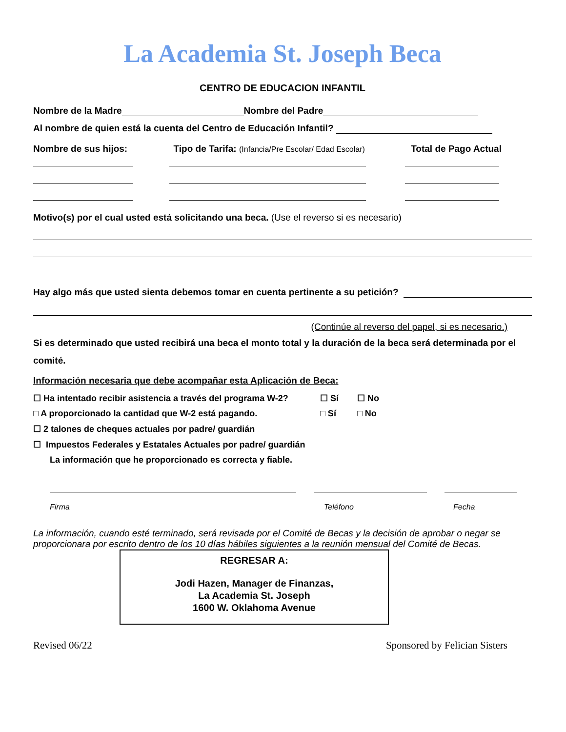La Academia St. Joseph Beca
CENTRO DE EDUCACION INFANTIL
Nombre de la Madre Nombre del Padre
Al nombre de quien está la cuenta del Centro de Educación Infantil?
Nombre de sus hijos: Tipo de Tarifa: (Infancia/Pre Escolar/ Edad Escolar) Total de Pago Actual
Motivo(s) por el cual usted está solicitando una beca. (Use el reverso si es necesario)
Hay algo más que usted sienta debemos tomar en cuenta pertinente a su petición?
(Continúe al reverso del papel, si es necesario.)
Si es determinado que usted recibirá una beca el monto total y la duración de la beca será determinada por el comité.
Información necesaria que debe acompañar esta Aplicación de Beca:
☐ Ha intentado recibir asistencia a través del programa W-2? ☐ Sí ☐ No
□ A proporcionado la cantidad que W-2 está pagando. □ Sí □ No
☐ 2 talones de cheques actuales por padre/ guardián
☐ Impuestos Federales y Estatales Actuales por padre/ guardián
La información que he proporcionado es correcta y fiable.
Firma Teléfono Fecha
La información, cuando esté terminado, será revisada por el Comité de Becas y la decisión de aprobar o negar se proporcionara por escrito dentro de los 10 días hábiles siguientes a la reunión mensual del Comité de Becas.
REGRESAR A:
Jodi Hazen, Manager de Finanzas,
La Academia St. Joseph
1600 W. Oklahoma Avenue
Revised 06/22 Sponsored by Felician Sisters